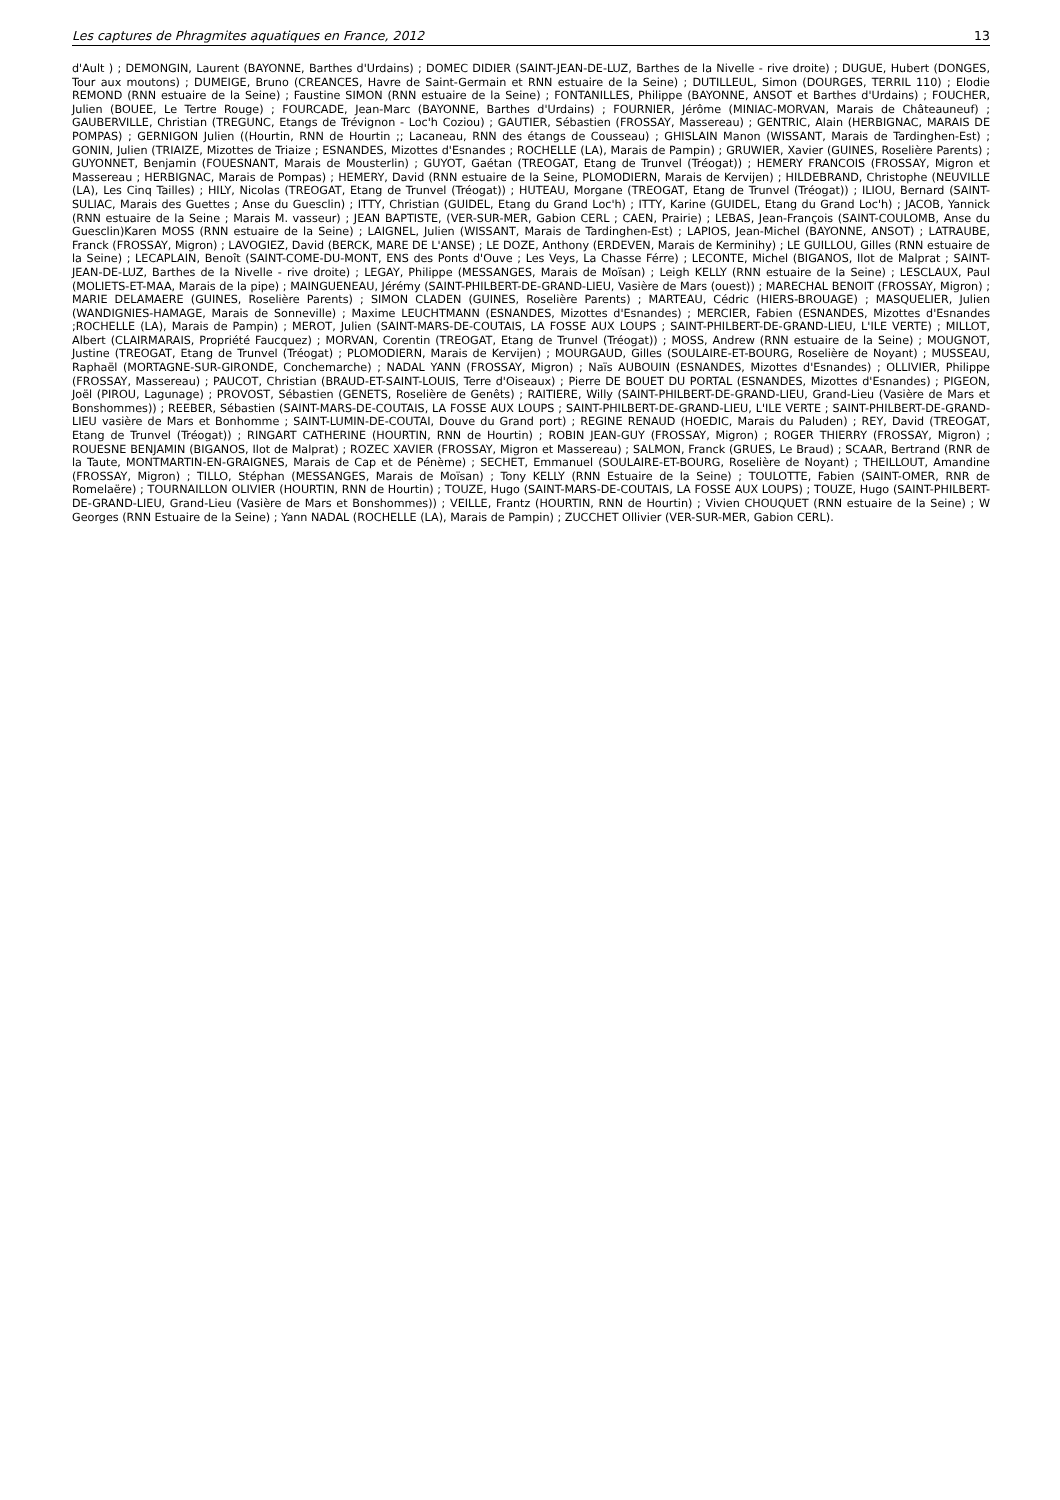Les captures de Phragmites aquatiques en France, 2012 13
d'Ault ) ; DEMONGIN, Laurent (BAYONNE, Barthes d'Urdains) ; DOMEC DIDIER (SAINT-JEAN-DE-LUZ, Barthes de la Nivelle - rive droite) ; DUGUE, Hubert (DONGES, Tour aux moutons) ; DUMEIGE, Bruno (CREANCES, Havre de Saint-Germain et RNN estuaire de la Seine) ; DUTILLEUL, Simon (DOURGES, TERRIL 110) ; Elodie REMOND (RNN estuaire de la Seine) ; Faustine SIMON (RNN estuaire de la Seine) ; FONTANILLES, Philippe (BAYONNE, ANSOT et Barthes d'Urdains) ; FOUCHER, Julien (BOUEE, Le Tertre Rouge) ; FOURCADE, Jean-Marc (BAYONNE, Barthes d'Urdains) ; FOURNIER, Jérôme (MINIAC-MORVAN, Marais de Châteauneuf) ; GAUBERVILLE, Christian (TREGUNC, Etangs de Trévignon - Loc'h Coziou) ; GAUTIER, Sébastien (FROSSAY, Massereau) ; GENTRIC, Alain (HERBIGNAC, MARAIS DE POMPAS) ; GERNIGON Julien ((Hourtin, RNN de Hourtin ;; Lacaneau, RNN des étangs de Cousseau) ; GHISLAIN Manon (WISSANT, Marais de Tardinghen-Est) ; GONIN, Julien (TRIAIZE, Mizottes de Triaize ; ESNANDES, Mizottes d'Esnandes ; ROCHELLE (LA), Marais de Pampin) ; GRUWIER, Xavier (GUINES, Roselière Parents) ; GUYONNET, Benjamin (FOUESNANT, Marais de Mousterlin) ; GUYOT, Gaétan (TREOGAT, Etang de Trunvel (Tréogat)) ; HEMERY FRANCOIS (FROSSAY, Migron et Massereau ; HERBIGNAC, Marais de Pompas) ; HEMERY, David (RNN estuaire de la Seine, PLOMODIERN, Marais de Kervijen) ; HILDEBRAND, Christophe (NEUVILLE (LA), Les Cinq Tailles) ; HILY, Nicolas (TREOGAT, Etang de Trunvel (Tréogat)) ; HUTEAU, Morgane (TREOGAT, Etang de Trunvel (Tréogat)) ; ILIOU, Bernard (SAINT-SULIAC, Marais des Guettes ; Anse du Guesclin) ; ITTY, Christian (GUIDEL, Etang du Grand Loc'h) ; ITTY, Karine (GUIDEL, Etang du Grand Loc'h) ; JACOB, Yannick (RNN estuaire de la Seine ; Marais M. vasseur) ; JEAN BAPTISTE, (VER-SUR-MER, Gabion CERL ; CAEN, Prairie) ; LEBAS, Jean-François (SAINT-COULOMB, Anse du Guesclin)Karen MOSS (RNN estuaire de la Seine) ; LAIGNEL, Julien (WISSANT, Marais de Tardinghen-Est) ; LAPIOS, Jean-Michel (BAYONNE, ANSOT) ; LATRAUBE, Franck (FROSSAY, Migron) ; LAVOGIEZ, David (BERCK, MARE DE L'ANSE) ; LE DOZE, Anthony (ERDEVEN, Marais de Kerminihy) ; LE GUILLOU, Gilles (RNN estuaire de la Seine) ; LECAPLAIN, Benoît (SAINT-COME-DU-MONT, ENS des Ponts d'Ouve ; Les Veys, La Chasse Férre) ; LECONTE, Michel (BIGANOS, Ilot de Malprat ; SAINT-JEAN-DE-LUZ, Barthes de la Nivelle - rive droite) ; LEGAY, Philippe (MESSANGES, Marais de Moïsan) ; Leigh KELLY (RNN estuaire de la Seine) ; LESCLAUX, Paul (MOLIETS-ET-MAA, Marais de la pipe) ; MAINGUENEAU, Jérémy (SAINT-PHILBERT-DE-GRAND-LIEU, Vasière de Mars (ouest)) ; MARECHAL BENOIT (FROSSAY, Migron) ; MARIE DELAMAERE (GUINES, Roselière Parents) ; SIMON CLADEN (GUINES, Roselière Parents) ; MARTEAU, Cédric (HIERS-BROUAGE) ; MASQUELIER, Julien (WANDIGNIES-HAMAGE, Marais de Sonneville) ; Maxime LEUCHTMANN (ESNANDES, Mizottes d'Esnandes) ; MERCIER, Fabien (ESNANDES, Mizottes d'Esnandes ;ROCHELLE (LA), Marais de Pampin) ; MEROT, Julien (SAINT-MARS-DE-COUTAIS, LA FOSSE AUX LOUPS ; SAINT-PHILBERT-DE-GRAND-LIEU, L'ILE VERTE) ; MILLOT, Albert (CLAIRMARAIS, Propriété Faucquez) ; MORVAN, Corentin (TREOGAT, Etang de Trunvel (Tréogat)) ; MOSS, Andrew (RNN estuaire de la Seine) ; MOUGNOT, Justine (TREOGAT, Etang de Trunvel (Tréogat) ; PLOMODIERN, Marais de Kervijen) ; MOURGAUD, Gilles (SOULAIRE-ET-BOURG, Roselière de Noyant) ; MUSSEAU, Raphaël (MORTAGNE-SUR-GIRONDE, Conchemarche) ; NADAL YANN (FROSSAY, Migron) ; Naïs AUBOUIN (ESNANDES, Mizottes d'Esnandes) ; OLLIVIER, Philippe (FROSSAY, Massereau) ; PAUCOT, Christian (BRAUD-ET-SAINT-LOUIS, Terre d'Oiseaux) ; Pierre DE BOUET DU PORTAL (ESNANDES, Mizottes d'Esnandes) ; PIGEON, Joël (PIROU, Lagunage) ; PROVOST, Sébastien (GENETS, Roselière de Genêts) ; RAITIERE, Willy (SAINT-PHILBERT-DE-GRAND-LIEU, Grand-Lieu (Vasière de Mars et Bonshommes)) ; REEBER, Sébastien (SAINT-MARS-DE-COUTAIS, LA FOSSE AUX LOUPS ; SAINT-PHILBERT-DE-GRAND-LIEU, L'ILE VERTE ; SAINT-PHILBERT-DE-GRAND-LIEU vasière de Mars et Bonhomme ; SAINT-LUMIN-DE-COUTAI, Douve du Grand port) ; REGINE RENAUD (HOEDIC, Marais du Paluden) ; REY, David (TREOGAT, Etang de Trunvel (Tréogat)) ; RINGART CATHERINE (HOURTIN, RNN de Hourtin) ; ROBIN JEAN-GUY (FROSSAY, Migron) ; ROGER THIERRY (FROSSAY, Migron) ; ROUESNE BENJAMIN (BIGANOS, Ilot de Malprat) ; ROZEC XAVIER (FROSSAY, Migron et Massereau) ; SALMON, Franck (GRUES, Le Braud) ; SCAAR, Bertrand (RNR de la Taute, MONTMARTIN-EN-GRAIGNES, Marais de Cap et de Pénème) ; SECHET, Emmanuel (SOULAIRE-ET-BOURG, Roselière de Noyant) ; THEILLOUT, Amandine (FROSSAY, Migron) ; TILLO, Stéphan (MESSANGES, Marais de Moïsan) ; Tony KELLY (RNN Estuaire de la Seine) ; TOULOTTE, Fabien (SAINT-OMER, RNR de Romelaëre) ; TOURNAILLON OLIVIER (HOURTIN, RNN de Hourtin) ; TOUZE, Hugo (SAINT-MARS-DE-COUTAIS, LA FOSSE AUX LOUPS) ; TOUZE, Hugo (SAINT-PHILBERT-DE-GRAND-LIEU, Grand-Lieu (Vasière de Mars et Bonshommes)) ; VEILLE, Frantz (HOURTIN, RNN de Hourtin) ; Vivien CHOUQUET (RNN estuaire de la Seine) ; W Georges (RNN Estuaire de la Seine) ; Yann NADAL (ROCHELLE (LA), Marais de Pampin) ; ZUCCHET Ollivier (VER-SUR-MER, Gabion CERL).